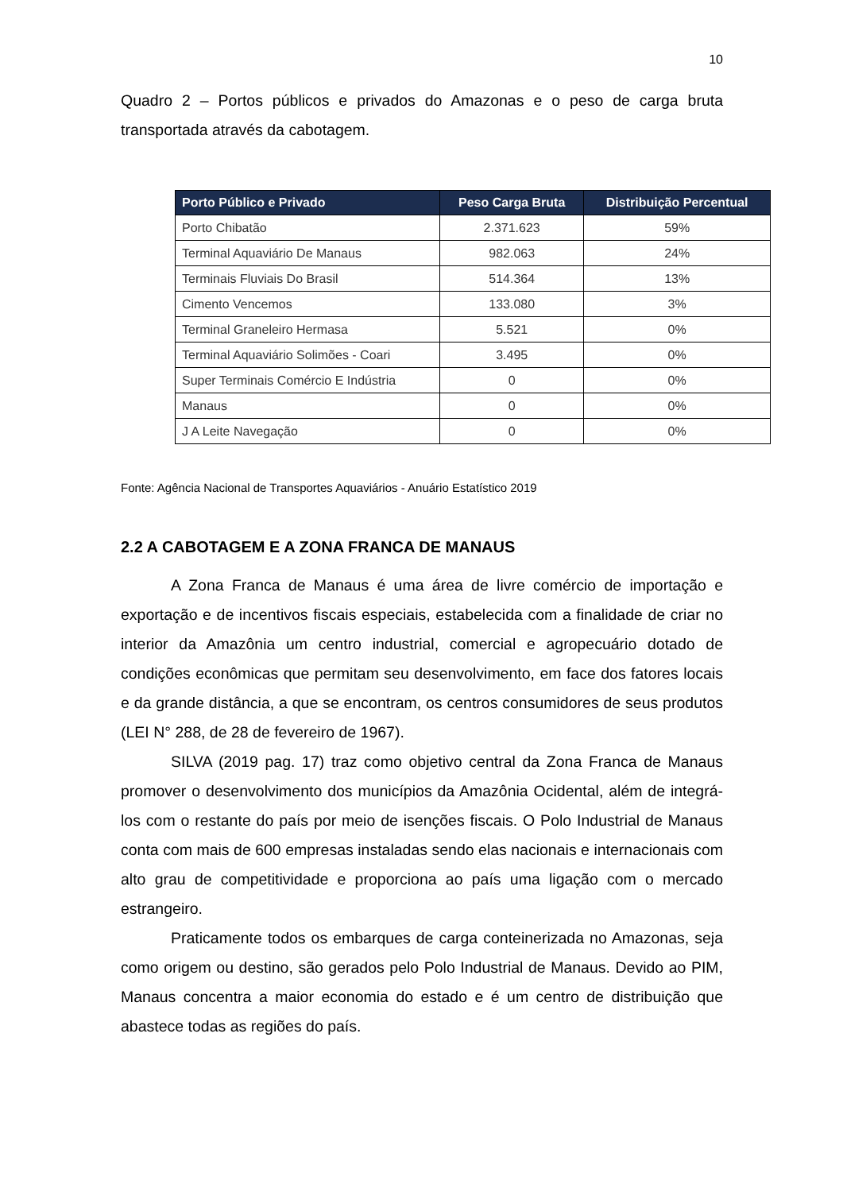10
Quadro 2 – Portos públicos e privados do Amazonas e o peso de carga bruta transportada através da cabotagem.
| Porto Público e Privado | Peso Carga Bruta | Distribuição Percentual |
| --- | --- | --- |
| Porto Chibatão | 2.371.623 | 59% |
| Terminal Aquaviário De Manaus | 982.063 | 24% |
| Terminais Fluviais Do Brasil | 514.364 | 13% |
| Cimento Vencemos | 133.080 | 3% |
| Terminal Graneleiro Hermasa | 5.521 | 0% |
| Terminal Aquaviário Solimões - Coari | 3.495 | 0% |
| Super Terminais Comércio E Indústria | 0 | 0% |
| Manaus | 0 | 0% |
| J A Leite Navegação | 0 | 0% |
Fonte: Agência Nacional de Transportes Aquaviários - Anuário Estatístico 2019
2.2 A CABOTAGEM E A ZONA FRANCA DE MANAUS
A Zona Franca de Manaus é uma área de livre comércio de importação e exportação e de incentivos fiscais especiais, estabelecida com a finalidade de criar no interior da Amazônia um centro industrial, comercial e agropecuário dotado de condições econômicas que permitam seu desenvolvimento, em face dos fatores locais e da grande distância, a que se encontram, os centros consumidores de seus produtos (LEI N° 288, de 28 de fevereiro de 1967).
SILVA (2019 pag. 17) traz como objetivo central da Zona Franca de Manaus promover o desenvolvimento dos municípios da Amazônia Ocidental, além de integrá-los com o restante do país por meio de isenções fiscais. O Polo Industrial de Manaus conta com mais de 600 empresas instaladas sendo elas nacionais e internacionais com alto grau de competitividade e proporciona ao país uma ligação com o mercado estrangeiro.
Praticamente todos os embarques de carga conteinerizada no Amazonas, seja como origem ou destino, são gerados pelo Polo Industrial de Manaus. Devido ao PIM, Manaus concentra a maior economia do estado e é um centro de distribuição que abastece todas as regiões do país.